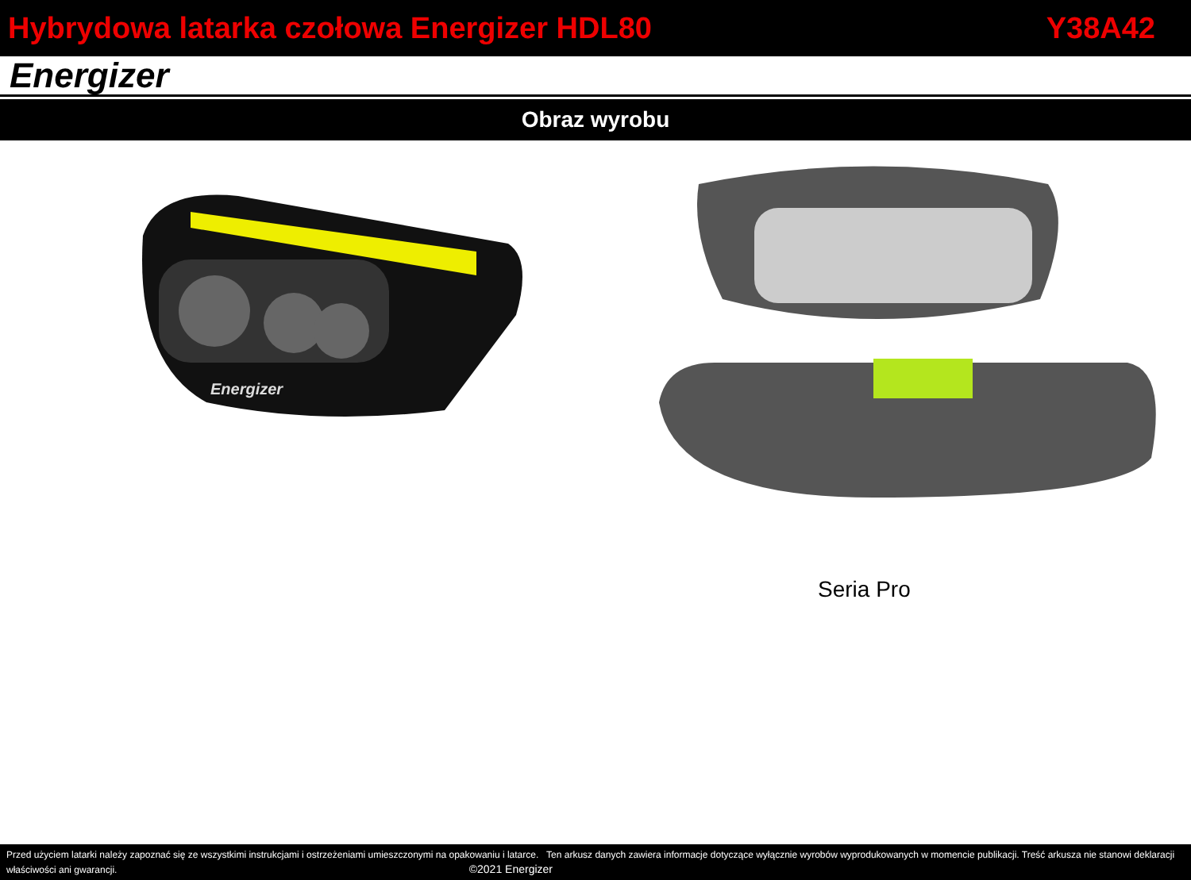Hybrydowa latarka czołowa Energizer HDL80 Y38A42
Energizer
Obraz wyrobu
Energizer
Seria Pro
Przed użyciem latarki należy zapoznać się ze wszystkimi instrukcjami i ostrzeżeniami umieszczonymi na opakowaniu i latarce. Ten arkusz danych zawiera informacje dotyczące wyłącznie wyrobów wyprodukowanych w momencie publikacji. Treść arkusza nie stanowi deklaracji właściwości ani gwarancji. ©2021 Energizer